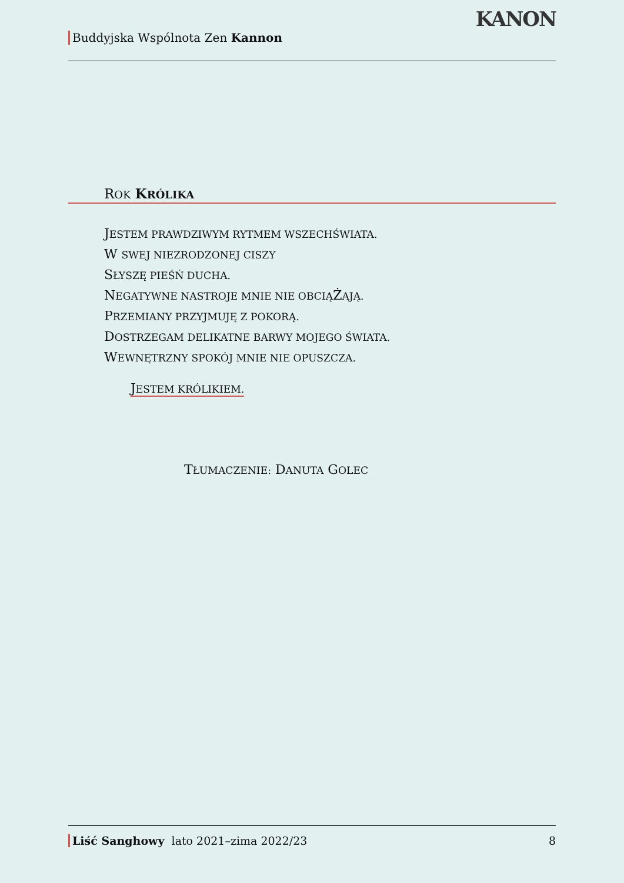Buddyjska Wspólnota Zen Kannon
KANON
ROK KRÓLIKA
JESTEM PRAWDZIWYM RYTMEM WSZECHŚWIATA.
W SWEJ NIEZRODZONEJ CISZY
SŁYSZĘ PIEŚŃ DUCHA.
NEGATYWNE NASTROJE MNIE NIE OBCIĄŻAJĄ.
PRZEMIANY PRZYJMUJĘ Z POKORĄ.
DOSTRZEGAM DELIKATNE BARWY MOJEGO ŚWIATA.
WEWNĘTRZNY SPOKÓJ MNIE NIE OPUSZCZA.
JESTEM KRÓLIKIEM.
TŁUMACZENIE: DANUTA GOLEC
Liść Sanghowy lato 2021–zima 2022/23
8